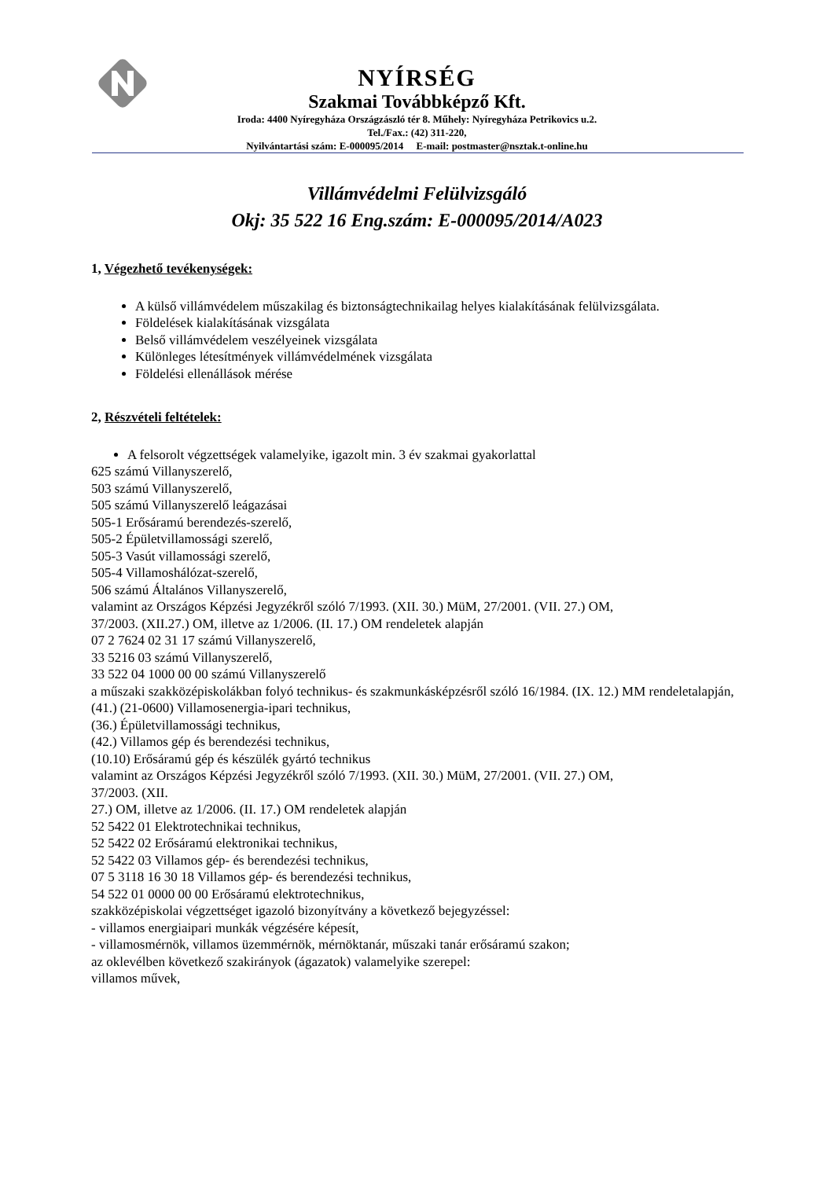NYÍRSÉG
Szakmai Továbbképző Kft.
Iroda: 4400 Nyíregyháza Országzászló tér 8. Műhely: Nyíregyháza Petrikovics u.2.
Tel./Fax.: (42) 311-220,
Nyilvántartási szám: E-000095/2014 E-mail: postmaster@nsztak.t-online.hu
Villámvédelmi Felülvizsgáló
Okj: 35 522 16 Eng.szám: E-000095/2014/A023
1, Végezhető tevékenységek:
A külső villámvédelem műszakilag és biztonságtechnikailag helyes kialakításának felülvizsgálata.
Földelések kialakításának vizsgálata
Belső villámvédelem veszélyeinek vizsgálata
Különleges létesítmények villámvédelmének vizsgálata
Földelési ellenállások mérése
2, Részvételi feltételek:
A felsorolt végzettségek valamelyike, igazolt min. 3 év szakmai gyakorlattal
625 számú Villanyszerelő,
503 számú Villanyszerelő,
505 számú Villanyszerelő leágazásai
505-1 Erősáramú berendezés-szerelő,
505-2 Épületvillamossági szerelő,
505-3 Vasút villamossági szerelő,
505-4 Villamoshálózat-szerelő,
506 számú Általános Villanyszerelő,
valamint az Országos Képzési Jegyzékről szóló 7/1993. (XII. 30.) MüM, 27/2001. (VII. 27.) OM,
37/2003. (XII.27.) OM, illetve az 1/2006. (II. 17.) OM rendeletek alapján
07 2 7624 02 31 17 számú Villanyszerelő,
33 5216 03 számú Villanyszerelő,
33 522 04 1000 00 00 számú Villanyszerelő
a műszaki szakközépiskolákban folyó technikus- és szakmunkásképzésről szóló 16/1984. (IX. 12.) MM rendeletalapján,
(41.) (21-0600) Villamosenergia-ipari technikus,
(36.) Épületvillamossági technikus,
(42.) Villamos gép és berendezési technikus,
(10.10) Erősáramú gép és készülék gyártó technikus
valamint az Országos Képzési Jegyzékről szóló 7/1993. (XII. 30.) MüM, 27/2001. (VII. 27.) OM,
37/2003. (XII.
27.) OM, illetve az 1/2006. (II. 17.) OM rendeletek alapján
52 5422 01 Elektrotechnikai technikus,
52 5422 02 Erősáramú elektronikai technikus,
52 5422 03 Villamos gép- és berendezési technikus,
07 5 3118 16 30 18 Villamos gép- és berendezési technikus,
54 522 01 0000 00 00 Erősáramú elektrotechnikus,
szakközépiskolai végzettséget igazoló bizonyítvány a következő bejegyzéssel:
- villamos energiaipari munkák végzésére képesít,
- villamosmérnök, villamos üzemmérnök, mérnöktanár, műszaki tanár erősáramú szakon;
az oklevélben következő szakirányok (ágazatok) valamelyike szerepel:
villamos művek,